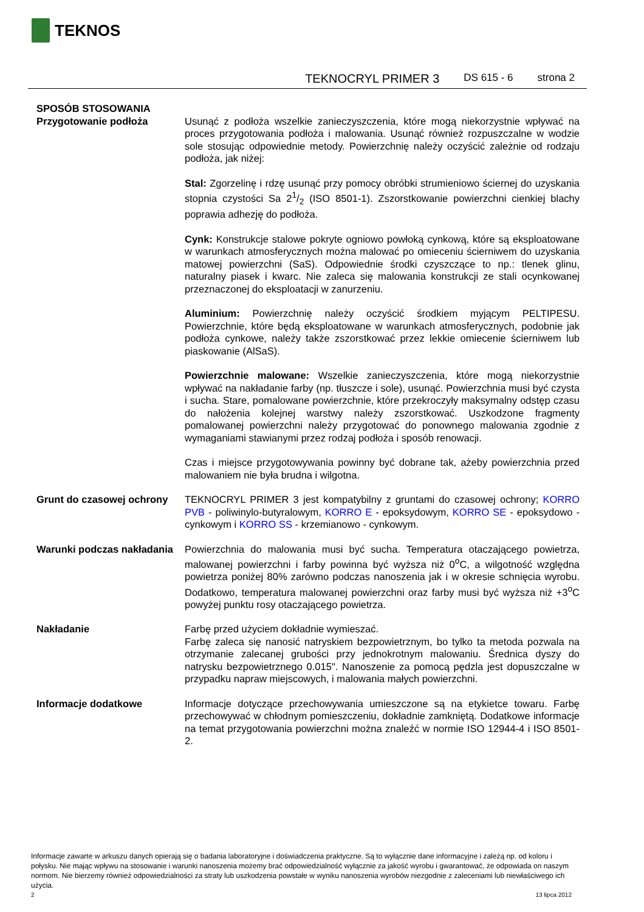TEKNOS
TEKNOCRYL PRIMER 3 DS 615 - 6 strona 2
SPOSÓB STOSOWANIA
Przygotowanie podłoża Usunąć z podłoża wszelkie zanieczyszczenia, które mogą niekorzystnie wpływać na proces przygotowania podłoża i malowania. Usunąć również rozpuszczalne w wodzie sole stosując odpowiednie metody. Powierzchnię należy oczyścić zależnie od rodzaju podłoża, jak niżej:
Stal: Zgorzelinę i rdzę usunąć przy pomocy obróbki strumieniowo ściernej do uzyskania stopnia czystości Sa 21/2 (ISO 8501-1). Zszorstkowanie powierzchni cienkiej blachy poprawia adhezję do podłoża.
Cynk: Konstrukcje stalowe pokryte ogniowo powłoką cynkową, które są eksploatowane w warunkach atmosferycznych można malować po omieceniu ścierniwem do uzyskania matowej powierzchni (SaS). Odpowiednie środki czyszczące to np.: tlenek glinu, naturalny piasek i kwarc. Nie zaleca się malowania konstrukcji ze stali ocynkowanej przeznaczonej do eksploatacji w zanurzeniu.
Aluminium: Powierzchnię należy oczyścić środkiem myjącym PELTIPESU. Powierzchnie, które będą eksploatowane w warunkach atmosferycznych, podobnie jak podłoża cynkowe, należy także zszorstkować przez lekkie omiecenie ścierniwem lub piaskowanie (AlSaS).
Powierzchnie malowane: Wszelkie zanieczyszczenia, które mogą niekorzystnie wpływać na nakładanie farby (np. tłuszcze i sole), usunąć. Powierzchnia musi być czysta i sucha. Stare, pomalowane powierzchnie, które przekroczyły maksymalny odstęp czasu do nałożenia kolejnej warstwy należy zszorstkować. Uszkodzone fragmenty pomalowanej powierzchni należy przygotować do ponownego malowania zgodnie z wymaganiami stawianymi przez rodzaj podłoża i sposób renowacji.
Czas i miejsce przygotowywania powinny być dobrane tak, ażeby powierzchnia przed malowaniem nie była brudna i wilgotna.
Grunt do czasowej ochrony
TEKNOCRYL PRIMER 3 jest kompatybilny z gruntami do czasowej ochrony; KORRO PVB - poliwinylo-butyralowym, KORRO E - epoksydowym, KORRO SE - epoksydowo - cynkowym i KORRO SS - krzemianowo - cynkowym.
Warunki podczas nakładania
Powierzchnia do malowania musi być sucha. Temperatura otaczającego powietrza, malowanej powierzchni i farby powinna być wyższa niż 0<sup>o</sup>C, a wilgotność względna powietrza poniżej 80% zarówno podczas nanoszenia jak i w okresie schnięcia wyrobu. Dodatkowo, temperatura malowanej powierzchni oraz farby musi być wyższa niż +3<sup>o</sup>C powyżej punktu rosy otaczającego powietrza.
Nakładanie Farbę przed użyciem dokładnie wymieszać.
Farbę zaleca się nanosić natryskiem bezpowietrznym, bo tylko ta metoda pozwala na otrzymanie zalecanej grubości przy jednokrotnym malowaniu. Średnica dyszy do natrysku bezpowietrznego 0.015". Nanoszenie za pomocą pędzla jest dopuszczalne w przypadku napraw miejscowych, i malowania małych powierzchni.
Informacje dodatkowe Informacje dotyczące przechowywania umieszczone są na etykietce towaru. Farbę przechowywać w chłodnym pomieszczeniu, dokładnie zamkniętą. Dodatkowe informacje na temat przygotowania powierzchni można znaleźć w normie ISO 12944-4 i ISO 8501-2.
Informacje zawarte w arkuszu danych opierają się o badania laboratoryjne i doświadczenia praktyczne. Są to wyłącznie dane informacyjne i zależą np. od koloru i połysku. Nie mając wpływu na stosowanie i warunki nanoszenia możemy brać odpowiedzialność wyłącznie za jakość wyrobu i gwarantować, że odpowiada on naszym normom. Nie bierzemy również odpowiedzialności za straty lub uszkodzenia powstałe w wyniku nanoszenia wyrobów niezgodnie z zaleceniami lub niewłaściwego ich użycia.
2 13 lipca 2012